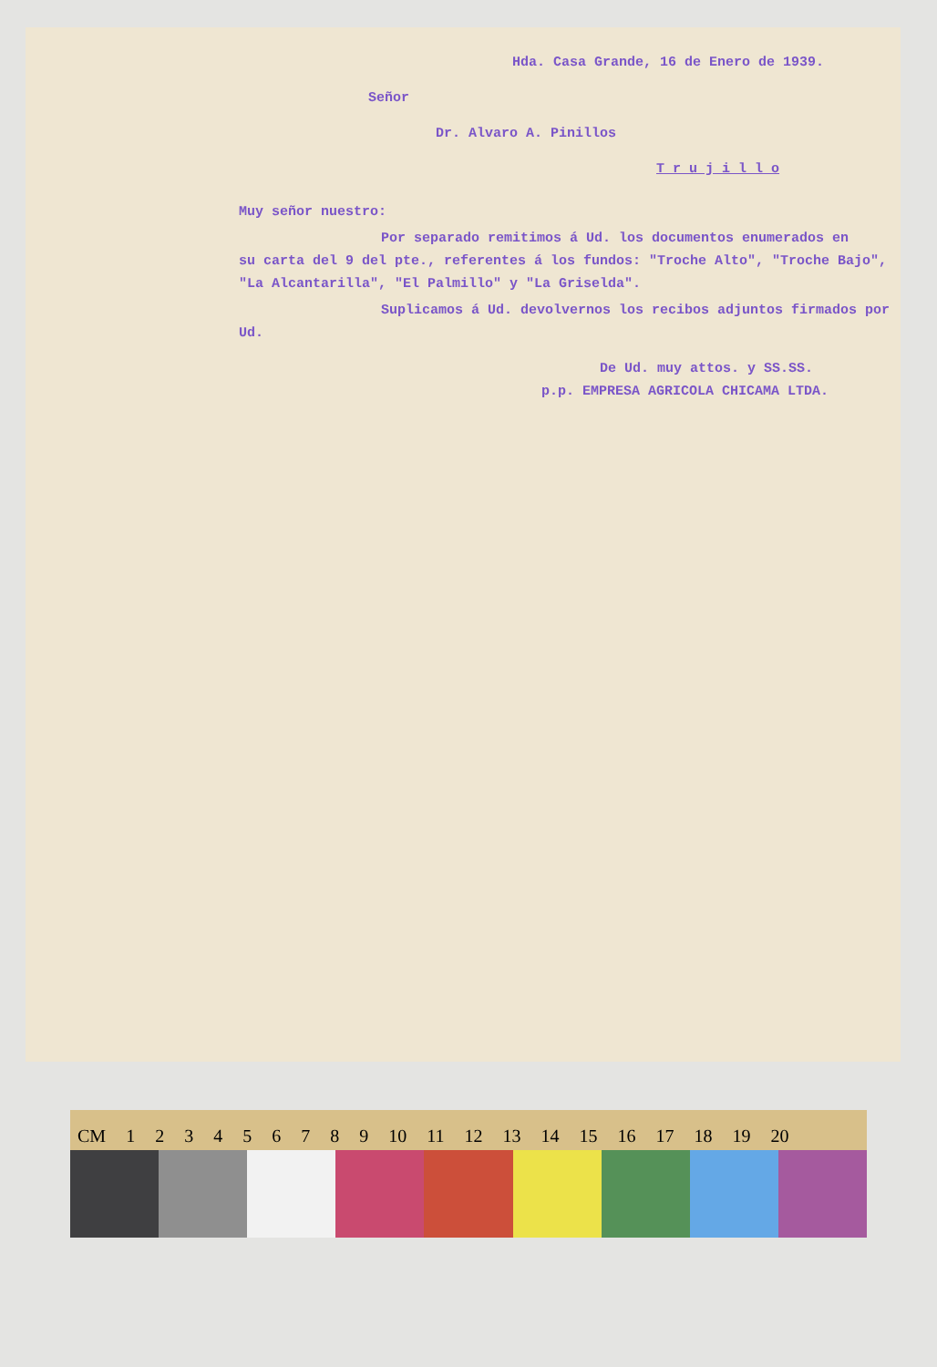Hda. Casa Grande, 16 de Enero de 1939.
Señor
Dr. Alvaro A. Pinillos
T r u j i l l o
Muy señor nuestro:
Por separado remitimos á Ud. los documentos enumerados en
su carta del 9 del pte., referentes á los fundos: "Troche Alto", "Troche Bajo",
"La Alcantarilla", "El Palmillo" y "La Griselda".
Suplicamos á Ud. devolvernos los recibos adjuntos firmados por
Ud.
De Ud. muy attos. y SS.SS.
p.p. EMPRESA AGRICOLA CHICAMA LTDA.
CM 123456789 10 11 12 13 14 15 16 17 18 19 20